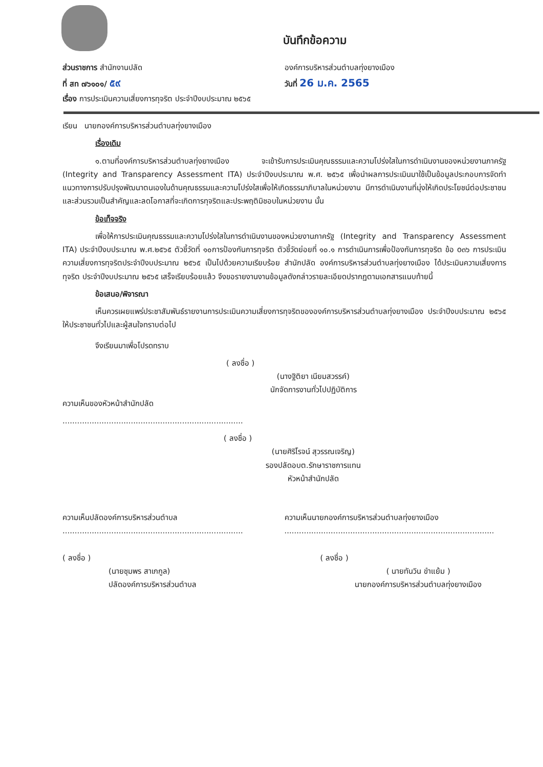บันทึกข้อความ
ส่วนราชการ สำนักงานปลัด องค์การบริหารส่วนตำบลทุ่งยางเมือง
ที่ สท ๗๖๑๐๑/ ๕๙
วันที่ 26 ม.ค. 2565
เรื่อง การประเมินความเสี่ยงการทุจริต ประจำปีงบประมาณ ๒๕๖๕
เรียน นายกองค์การบริหารส่วนตำบลทุ่งยางเมือง
เรื่องเดิม
๑.ตามที่องค์การบริหารส่วนตำบลทุ่งยางเมือง จะเข้ารับการประเมินคุณธรรมและความโปร่งใสในการดำเนินงานของหน่วยงานภาครัฐ (Integrity and Transparency Assessment ITA) ประจำปีงบประมาณ พ.ศ. ๒๕๖๕ เพื่อนำผลการประเมินมาใช้เป็นข้อมูลประกอบการจัดทำแนวทางการปรับปรุงพัฒนาตนเองในด้านคุณธรรมและความโปร่งใสเพื่อให้เกิดธรรมาภิบาลในหน่วยงาน มีการดำเนินงานที่มุ่งให้เกิดประโยชน์ต่อประชาชนและส่วนรวมเป็นสำคัญและลดโอกาสที่จะเกิดการทุจริตและประพฤติมิชอบในหน่วยงาน นั้น
ข้อเท็จจริง
เพื่อให้การประเมินคุณธรรมและความโปร่งใสในการดำเนินงานของหน่วยงานภาครัฐ (Integrity and Transparency Assessment ITA) ประจำปีงบประมาณ พ.ศ.๒๕๖๕ ตัวชี้วัดที่ ๑๐การป้องกันการทุจริต ตัวชี้วัดย่อยที่ ๑๐.๑ การดำเนินการเพื่อป้องกันการทุจริต ข้อ o๓๖ การประเมินความเสี่ยงการทุจริตประจำปีงบประมาณ ๒๕๖๕ เป็นไปด้วยความเรียบร้อย สำนักปลัด องค์การบริหารส่วนตำบลทุ่งยางเมือง ได้ประเมินความเสี่ยงการทุจริต ประจำปีงบประมาณ ๒๕๖๕ เสร็จเรียบร้อยแล้ว จึงขอรายงานงานข้อมูลดังกล่าวรายละเอียดปรากฏตามเอกสารแนบท้ายนี้
ข้อเสนอ/พิจารณา
เห็นควรเผยแพร่ประชาสัมพันธ์รายงานการประเมินความเสี่ยงการทุจริตขององค์การบริหารส่วนตำบลทุ่งยางเมือง ประจำปีงบประมาณ ๒๕๖๕ ให้ประชาชนทั่วไปและผู้สนใจทราบต่อไป
จึงเรียนมาเพื่อโปรดทราบ
( ลงชื่อ )
(นางฐิติยา เนียมสวรรค์)
นักจัดการงานทั่วไปปฏิบัติการ
ความเห็นของหัวหน้าสำนักปลัด
..........................................................................
( ลงชื่อ )
(นายศิริโรจน์ สุวรรณเจริญ)
รองปลัดอบต.รักษาราชการแทน
หัวหน้าสำนักปลัด
ความเห็นปลัดองค์การบริหารส่วนตำบล
..........................................................................
( ลงชื่อ )
(นายชุมพร สาเกกูล)
ปลัดองค์การบริหารส่วนตำบล
ความเห็นนายกองค์การบริหารส่วนตำบลทุ่งยางเมือง
......................................................................................
( ลงชื่อ )
( นายทันวิน ขำแย้ม )
นายกองค์การบริหารส่วนตำบลทุ่งยางเมือง